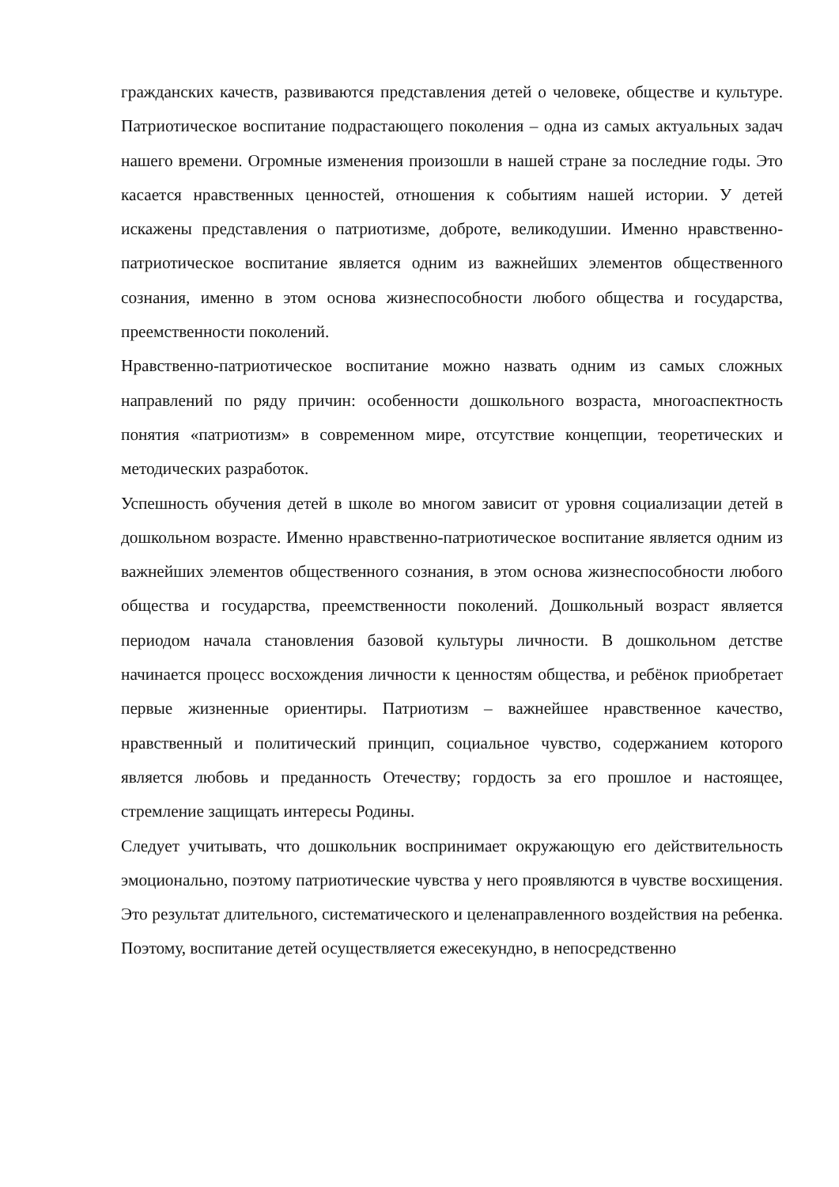гражданских качеств, развиваются представления детей о человеке, обществе и культуре. Патриотическое воспитание подрастающего поколения – одна из самых актуальных задач нашего времени. Огромные изменения произошли в нашей стране за последние годы. Это касается нравственных ценностей, отношения к событиям нашей истории. У детей искажены представления о патриотизме, доброте, великодушии. Именно нравственно-патриотическое воспитание является одним из важнейших элементов общественного сознания, именно в этом основа жизнеспособности любого общества и государства, преемственности поколений.
Нравственно-патриотическое воспитание можно назвать одним из самых сложных направлений по ряду причин: особенности дошкольного возраста, многоаспектность понятия «патриотизм» в современном мире, отсутствие концепции, теоретических и методических разработок.
Успешность обучения детей в школе во многом зависит от уровня социализации детей в дошкольном возрасте. Именно нравственно-патриотическое воспитание является одним из важнейших элементов общественного сознания, в этом основа жизнеспособности любого общества и государства, преемственности поколений. Дошкольный возраст является периодом начала становления базовой культуры личности. В дошкольном детстве начинается процесс восхождения личности к ценностям общества, и ребёнок приобретает первые жизненные ориентиры. Патриотизм – важнейшее нравственное качество, нравственный и политический принцип, социальное чувство, содержанием которого является любовь и преданность Отечеству; гордость за его прошлое и настоящее, стремление защищать интересы Родины.
Следует учитывать, что дошкольник воспринимает окружающую его действительность эмоционально, поэтому патриотические чувства у него проявляются в чувстве восхищения. Это результат длительного, систематического и целенаправленного воздействия на ребенка. Поэтому, воспитание детей осуществляется ежесекундно, в непосредственно